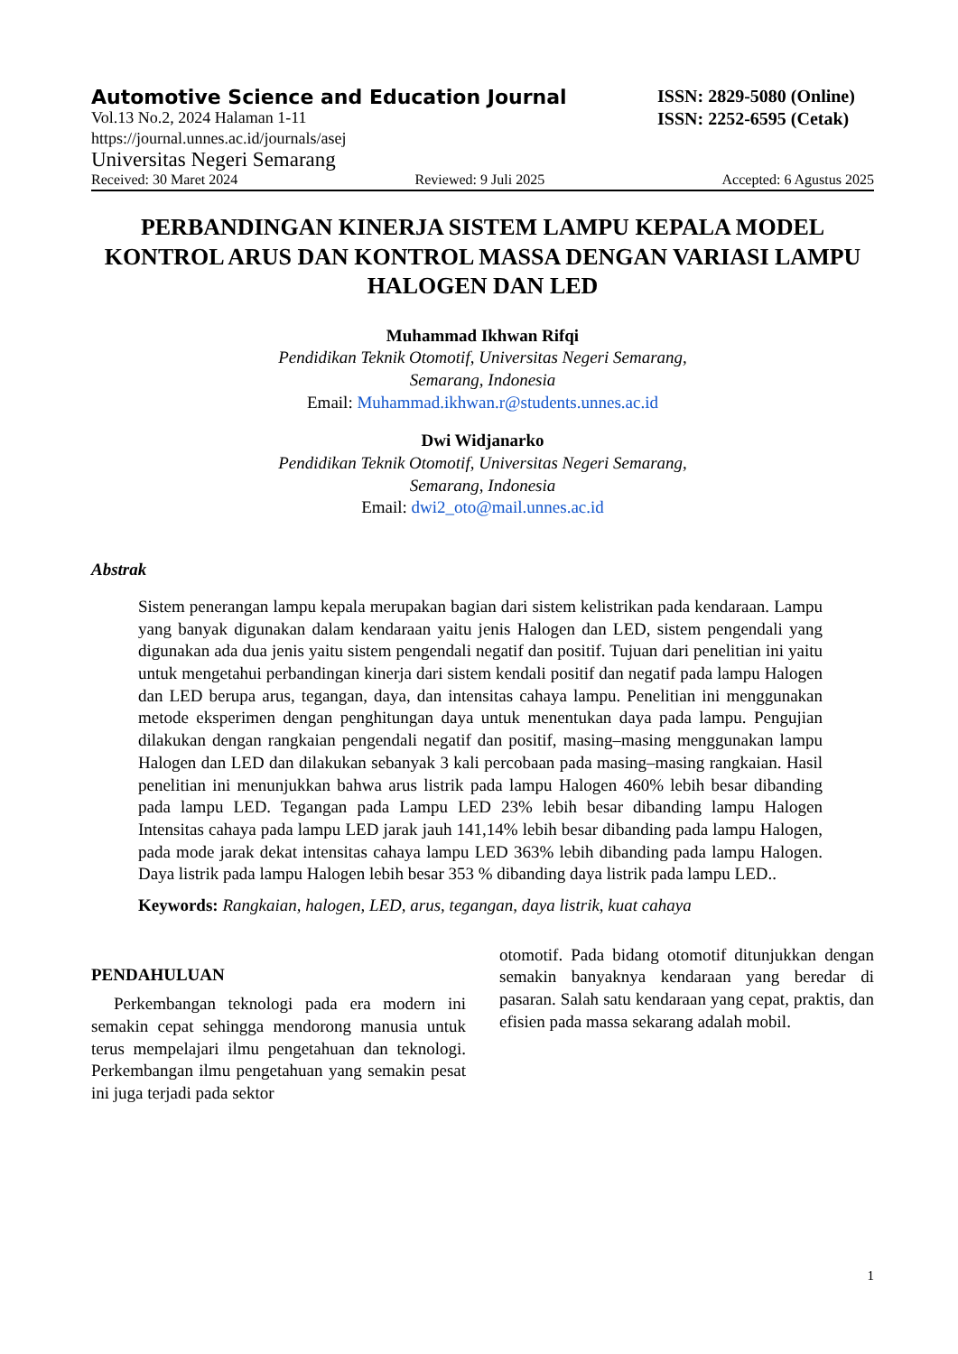Automotive Science and Education Journal ISSN: 2829-5080 (Online)
Vol.13 No.2, 2024 Halaman 1-11 ISSN: 2252-6595 (Cetak)
https://journal.unnes.ac.id/journals/asej
Universitas Negeri Semarang
Received: 30 Maret 2024 Reviewed: 9 Juli 2025 Accepted: 6 Agustus 2025
PERBANDINGAN KINERJA SISTEM LAMPU KEPALA MODEL KONTROL ARUS DAN KONTROL MASSA DENGAN VARIASI LAMPU HALOGEN DAN LED
Muhammad Ikhwan Rifqi
Pendidikan Teknik Otomotif, Universitas Negeri Semarang,
Semarang, Indonesia
Email: Muhammad.ikhwan.r@students.unnes.ac.id
Dwi Widjanarko
Pendidikan Teknik Otomotif, Universitas Negeri Semarang,
Semarang, Indonesia
Email: dwi2_oto@mail.unnes.ac.id
Abstrak
Sistem penerangan lampu kepala merupakan bagian dari sistem kelistrikan pada kendaraan. Lampu yang banyak digunakan dalam kendaraan yaitu jenis Halogen dan LED, sistem pengendali yang digunakan ada dua jenis yaitu sistem pengendali negatif dan positif. Tujuan dari penelitian ini yaitu untuk mengetahui perbandingan kinerja dari sistem kendali positif dan negatif pada lampu Halogen dan LED berupa arus, tegangan, daya, dan intensitas cahaya lampu. Penelitian ini menggunakan metode eksperimen dengan penghitungan daya untuk menentukan daya pada lampu. Pengujian dilakukan dengan rangkaian pengendali negatif dan positif, masing–masing menggunakan lampu Halogen dan LED dan dilakukan sebanyak 3 kali percobaan pada masing–masing rangkaian. Hasil penelitian ini menunjukkan bahwa arus listrik pada lampu Halogen 460% lebih besar dibanding pada lampu LED. Tegangan pada Lampu LED 23% lebih besar dibanding lampu Halogen Intensitas cahaya pada lampu LED jarak jauh 141,14% lebih besar dibanding pada lampu Halogen, pada mode jarak dekat intensitas cahaya lampu LED 363% lebih dibanding pada lampu Halogen. Daya listrik pada lampu Halogen lebih besar 353 % dibanding daya listrik pada lampu LED..
Keywords: Rangkaian, halogen, LED, arus, tegangan, daya listrik, kuat cahaya
PENDAHULUAN
Perkembangan teknologi pada era modern ini semakin cepat sehingga mendorong manusia untuk terus mempelajari ilmu pengetahuan dan teknologi. Perkembangan ilmu pengetahuan yang semakin pesat ini juga terjadi pada sektor
otomotif. Pada bidang otomotif ditunjukkan dengan semakin banyaknya kendaraan yang beredar di pasaran. Salah satu kendaraan yang cepat, praktis, dan efisien pada massa sekarang adalah mobil.
1